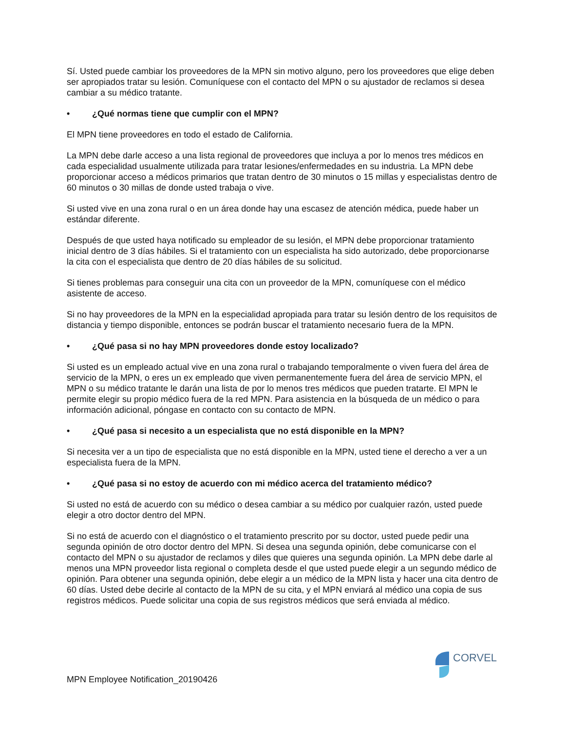Sí. Usted puede cambiar los proveedores de la MPN sin motivo alguno, pero los proveedores que elige deben ser apropiados tratar su lesión. Comuníquese con el contacto del MPN o su ajustador de reclamos si desea cambiar a su médico tratante.
• ¿Qué normas tiene que cumplir con el MPN?
El MPN tiene proveedores en todo el estado de California.
La MPN debe darle acceso a una lista regional de proveedores que incluya a por lo menos tres médicos en cada especialidad usualmente utilizada para tratar lesiones/enfermedades en su industria. La MPN debe proporcionar acceso a médicos primarios que tratan dentro de 30 minutos o 15 millas y especialistas dentro de 60 minutos o 30 millas de donde usted trabaja o vive.
Si usted vive en una zona rural o en un área donde hay una escasez de atención médica, puede haber un estándar diferente.
Después de que usted haya notificado su empleador de su lesión, el MPN debe proporcionar tratamiento inicial dentro de 3 días hábiles. Si el tratamiento con un especialista ha sido autorizado, debe proporcionarse la cita con el especialista que dentro de 20 días hábiles de su solicitud.
Si tienes problemas para conseguir una cita con un proveedor de la MPN, comuníquese con el médico asistente de acceso.
Si no hay proveedores de la MPN en la especialidad apropiada para tratar su lesión dentro de los requisitos de distancia y tiempo disponible, entonces se podrán buscar el tratamiento necesario fuera de la MPN.
• ¿Qué pasa si no hay MPN proveedores donde estoy localizado?
Si usted es un empleado actual vive en una zona rural o trabajando temporalmente o viven fuera del área de servicio de la MPN, o eres un ex empleado que viven permanentemente fuera del área de servicio MPN, el MPN o su médico tratante le darán una lista de por lo menos tres médicos que pueden tratarte. El MPN le permite elegir su propio médico fuera de la red MPN. Para asistencia en la búsqueda de un médico o para información adicional, póngase en contacto con su contacto de MPN.
• ¿Qué pasa si necesito a un especialista que no está disponible en la MPN?
Si necesita ver a un tipo de especialista que no está disponible en la MPN, usted tiene el derecho a ver a un especialista fuera de la MPN.
• ¿Qué pasa si no estoy de acuerdo con mi médico acerca del tratamiento médico?
Si usted no está de acuerdo con su médico o desea cambiar a su médico por cualquier razón, usted puede elegir a otro doctor dentro del MPN.
Si no está de acuerdo con el diagnóstico o el tratamiento prescrito por su doctor, usted puede pedir una segunda opinión de otro doctor dentro del MPN. Si desea una segunda opinión, debe comunicarse con el contacto del MPN o su ajustador de reclamos y diles que quieres una segunda opinión. La MPN debe darle al menos una MPN proveedor lista regional o completa desde el que usted puede elegir a un segundo médico de opinión. Para obtener una segunda opinión, debe elegir a un médico de la MPN lista y hacer una cita dentro de 60 días. Usted debe decirle al contacto de la MPN de su cita, y el MPN enviará al médico una copia de sus registros médicos. Puede solicitar una copia de sus registros médicos que será enviada al médico.
CORVEL
MPN Employee Notification_20190426